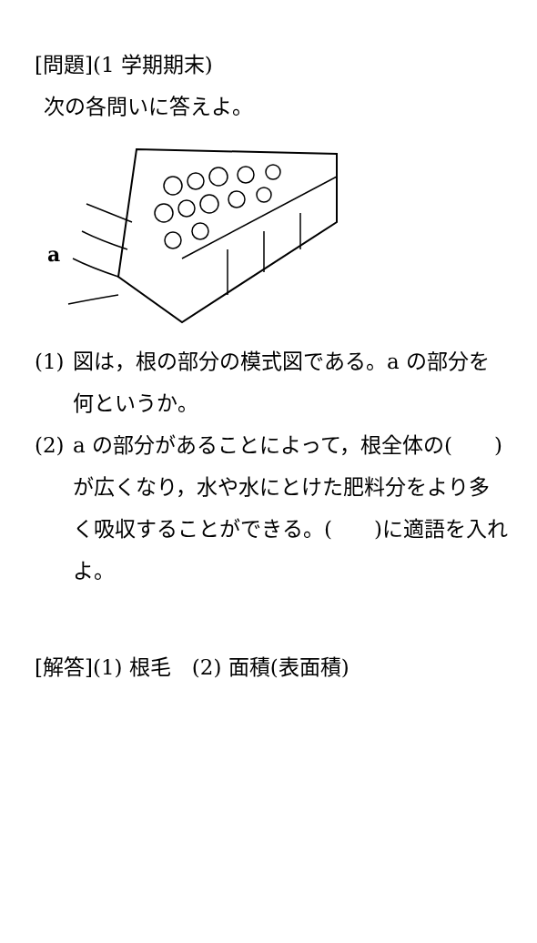[問題](1 学期期末)
次の各問いに答えよ。
a
(1) 図は，根の部分の模式図である。a の部分を何というか。
(2) a の部分があることによって，根全体の(　　)が広くなり，水や水にとけた肥料分をより多く吸収することができる。(　　)に適語を入れよ。
[解答](1) 根毛　(2) 面積(表面積)